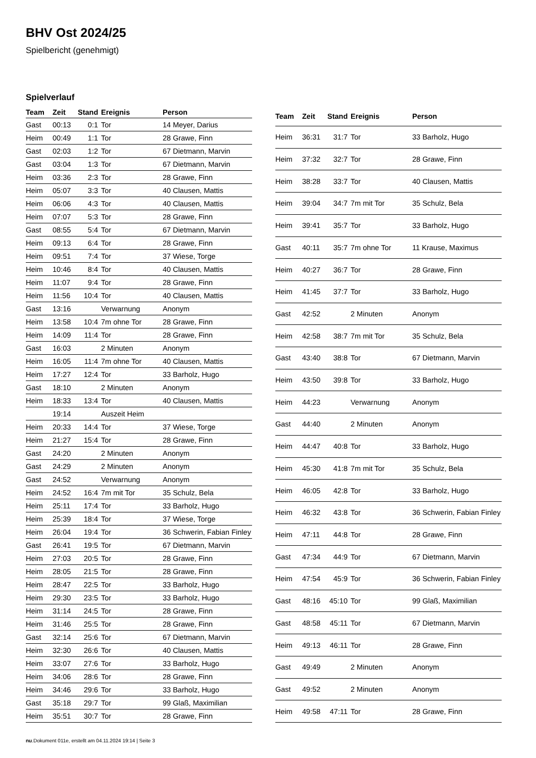BHV Ost 2024/25
Spielbericht (genehmigt)
Spielverlauf
| Team | Zeit | Stand | Ereignis | Person |
| --- | --- | --- | --- | --- |
| Gast | 00:13 | 0:1 | Tor | 14 Meyer, Darius |
| Heim | 00:49 | 1:1 | Tor | 28 Grawe, Finn |
| Gast | 02:03 | 1:2 | Tor | 67 Dietmann, Marvin |
| Gast | 03:04 | 1:3 | Tor | 67 Dietmann, Marvin |
| Heim | 03:36 | 2:3 | Tor | 28 Grawe, Finn |
| Heim | 05:07 | 3:3 | Tor | 40 Clausen, Mattis |
| Heim | 06:06 | 4:3 | Tor | 40 Clausen, Mattis |
| Heim | 07:07 | 5:3 | Tor | 28 Grawe, Finn |
| Gast | 08:55 | 5:4 | Tor | 67 Dietmann, Marvin |
| Heim | 09:13 | 6:4 | Tor | 28 Grawe, Finn |
| Heim | 09:51 | 7:4 | Tor | 37 Wiese, Torge |
| Heim | 10:46 | 8:4 | Tor | 40 Clausen, Mattis |
| Heim | 11:07 | 9:4 | Tor | 28 Grawe, Finn |
| Heim | 11:56 | 10:4 | Tor | 40 Clausen, Mattis |
| Gast | 13:16 | | Verwarnung | Anonym |
| Heim | 13:58 | 10:4 | 7m ohne Tor | 28 Grawe, Finn |
| Heim | 14:09 | 11:4 | Tor | 28 Grawe, Finn |
| Gast | 16:03 | | 2 Minuten | Anonym |
| Heim | 16:05 | 11:4 | 7m ohne Tor | 40 Clausen, Mattis |
| Heim | 17:27 | 12:4 | Tor | 33 Barholz, Hugo |
| Gast | 18:10 | | 2 Minuten | Anonym |
| Heim | 18:33 | 13:4 | Tor | 40 Clausen, Mattis |
| | 19:14 | | Auszeit Heim | |
| Heim | 20:33 | 14:4 | Tor | 37 Wiese, Torge |
| Heim | 21:27 | 15:4 | Tor | 28 Grawe, Finn |
| Gast | 24:20 | | 2 Minuten | Anonym |
| Gast | 24:29 | | 2 Minuten | Anonym |
| Gast | 24:52 | | Verwarnung | Anonym |
| Heim | 24:52 | 16:4 | 7m mit Tor | 35 Schulz, Bela |
| Heim | 25:11 | 17:4 | Tor | 33 Barholz, Hugo |
| Heim | 25:39 | 18:4 | Tor | 37 Wiese, Torge |
| Heim | 26:04 | 19:4 | Tor | 36 Schwerin, Fabian Finley |
| Gast | 26:41 | 19:5 | Tor | 67 Dietmann, Marvin |
| Heim | 27:03 | 20:5 | Tor | 28 Grawe, Finn |
| Heim | 28:05 | 21:5 | Tor | 28 Grawe, Finn |
| Heim | 28:47 | 22:5 | Tor | 33 Barholz, Hugo |
| Heim | 29:30 | 23:5 | Tor | 33 Barholz, Hugo |
| Heim | 31:14 | 24:5 | Tor | 28 Grawe, Finn |
| Heim | 31:46 | 25:5 | Tor | 28 Grawe, Finn |
| Gast | 32:14 | 25:6 | Tor | 67 Dietmann, Marvin |
| Heim | 32:30 | 26:6 | Tor | 40 Clausen, Mattis |
| Heim | 33:07 | 27:6 | Tor | 33 Barholz, Hugo |
| Heim | 34:06 | 28:6 | Tor | 28 Grawe, Finn |
| Heim | 34:46 | 29:6 | Tor | 33 Barholz, Hugo |
| Gast | 35:18 | 29:7 | Tor | 99 Glaß, Maximilian |
| Heim | 35:51 | 30:7 | Tor | 28 Grawe, Finn |
| Team | Zeit | Stand | Ereignis | Person |
| --- | --- | --- | --- | --- |
| Heim | 36:31 | 31:7 | Tor | 33 Barholz, Hugo |
| Heim | 37:32 | 32:7 | Tor | 28 Grawe, Finn |
| Heim | 38:28 | 33:7 | Tor | 40 Clausen, Mattis |
| Heim | 39:04 | 34:7 | 7m mit Tor | 35 Schulz, Bela |
| Heim | 39:41 | 35:7 | Tor | 33 Barholz, Hugo |
| Gast | 40:11 | 35:7 | 7m ohne Tor | 11 Krause, Maximus |
| Heim | 40:27 | 36:7 | Tor | 28 Grawe, Finn |
| Heim | 41:45 | 37:7 | Tor | 33 Barholz, Hugo |
| Gast | 42:52 | | 2 Minuten | Anonym |
| Heim | 42:58 | 38:7 | 7m mit Tor | 35 Schulz, Bela |
| Gast | 43:40 | 38:8 | Tor | 67 Dietmann, Marvin |
| Heim | 43:50 | 39:8 | Tor | 33 Barholz, Hugo |
| Heim | 44:23 | | Verwarnung | Anonym |
| Gast | 44:40 | | 2 Minuten | Anonym |
| Heim | 44:47 | 40:8 | Tor | 33 Barholz, Hugo |
| Heim | 45:30 | 41:8 | 7m mit Tor | 35 Schulz, Bela |
| Heim | 46:05 | 42:8 | Tor | 33 Barholz, Hugo |
| Heim | 46:32 | 43:8 | Tor | 36 Schwerin, Fabian Finley |
| Heim | 47:11 | 44:8 | Tor | 28 Grawe, Finn |
| Gast | 47:34 | 44:9 | Tor | 67 Dietmann, Marvin |
| Heim | 47:54 | 45:9 | Tor | 36 Schwerin, Fabian Finley |
| Gast | 48:16 | 45:10 | Tor | 99 Glaß, Maximilian |
| Gast | 48:58 | 45:11 | Tor | 67 Dietmann, Marvin |
| Heim | 49:13 | 46:11 | Tor | 28 Grawe, Finn |
| Gast | 49:49 | | 2 Minuten | Anonym |
| Gast | 49:52 | | 2 Minuten | Anonym |
| Heim | 49:58 | 47:11 | Tor | 28 Grawe, Finn |
nu.Dokument 011e, erstellt am 04.11.2024 19:14 | Seite 3